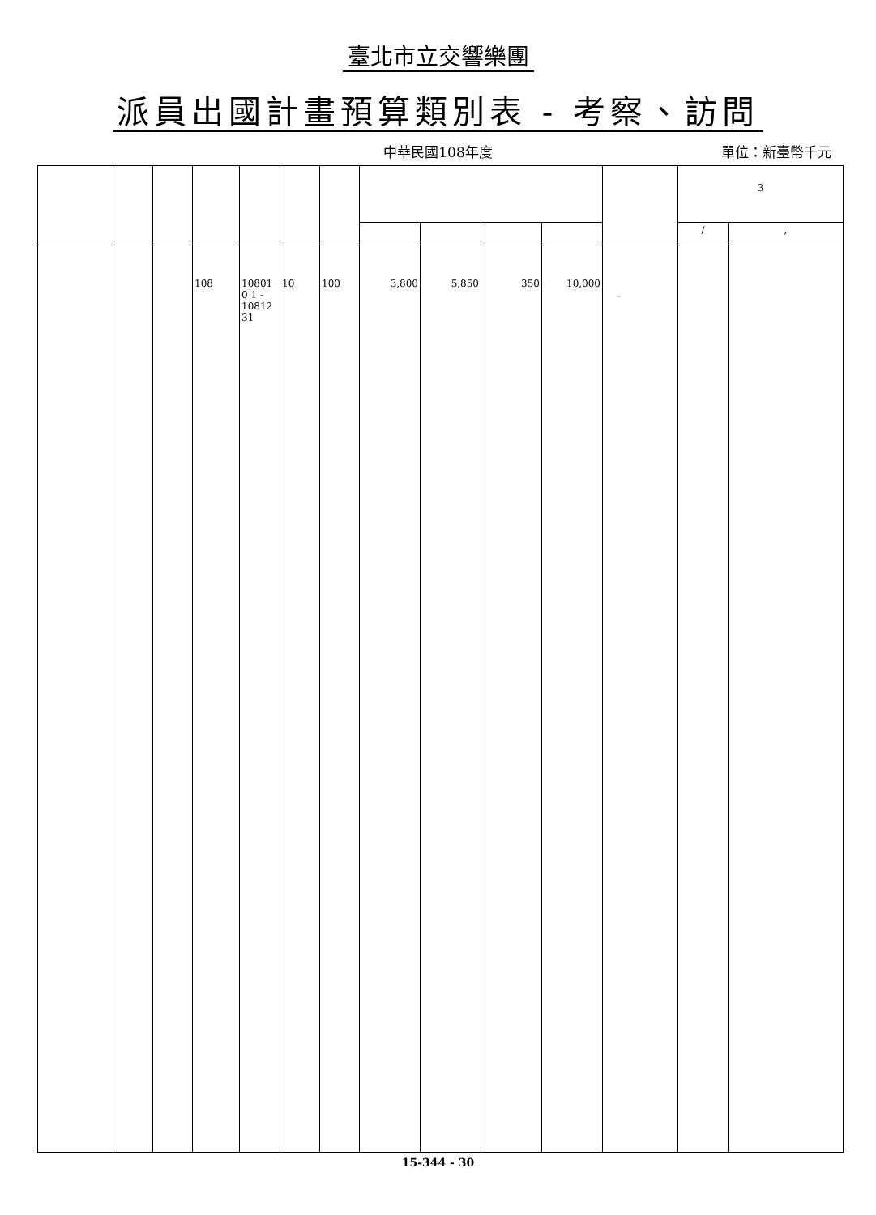臺北市立交響樂團
派員出國計畫預算類別表 - 考察、訪問
中華民國108年度
單位：新臺幣千元
| | | | | | | | | | | | | 3 | |
| | | | | | | | | | | | | / | , |
| | | | 108 | 10801 0 1 - 10812 31 | 10 | 100 | 3,800 | 5,850 | 350 | 10,000 | - | | |
15-344 - 30